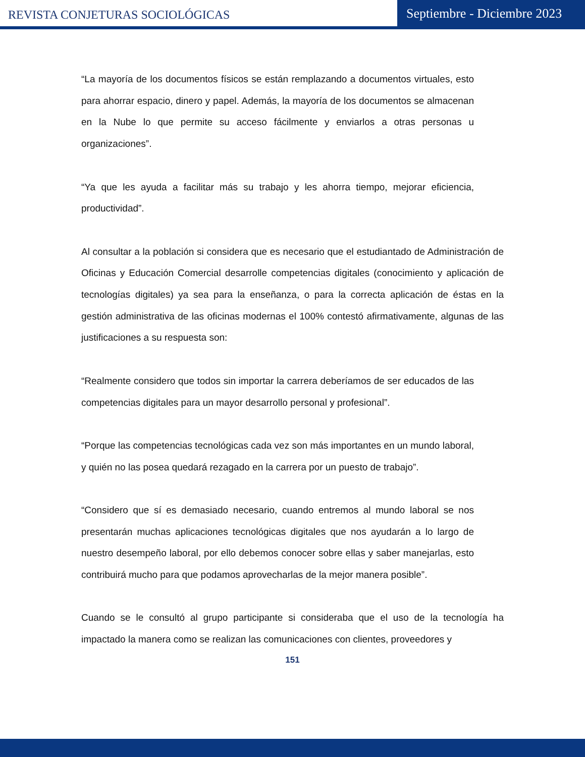REVISTA CONJETURAS SOCIOLÓGICAS
Septiembre - Diciembre 2023
“La mayoría de los documentos físicos se están remplazando a documentos virtuales, esto para ahorrar espacio, dinero y papel. Además, la mayoría de los documentos se almacenan en la Nube lo que permite su acceso fácilmente y enviarlos a otras personas u organizaciones”.
“Ya que les ayuda a facilitar más su trabajo y les ahorra tiempo, mejorar eficiencia, productividad”.
Al consultar a la población si considera que es necesario que el estudiantado de Administración de Oficinas y Educación Comercial desarrolle competencias digitales (conocimiento y aplicación de tecnologías digitales) ya sea para la enseñanza, o para la correcta aplicación de éstas en la gestión administrativa de las oficinas modernas el 100% contestó afirmativamente, algunas de las justificaciones a su respuesta son:
“Realmente considero que todos sin importar la carrera deberíamos de ser educados de las competencias digitales para un mayor desarrollo personal y profesional”.
“Porque las competencias tecnológicas cada vez son más importantes en un mundo laboral, y quién no las posea quedará rezagado en la carrera por un puesto de trabajo”.
“Considero que sí es demasiado necesario, cuando entremos al mundo laboral se nos presentarán muchas aplicaciones tecnológicas digitales que nos ayudarán a lo largo de nuestro desempeño laboral, por ello debemos conocer sobre ellas y saber manejarlas, esto contribuirá mucho para que podamos aprovecharlas de la mejor manera posible”.
Cuando se le consultó al grupo participante si consideraba que el uso de la tecnología ha impactado la manera como se realizan las comunicaciones con clientes, proveedores y
151